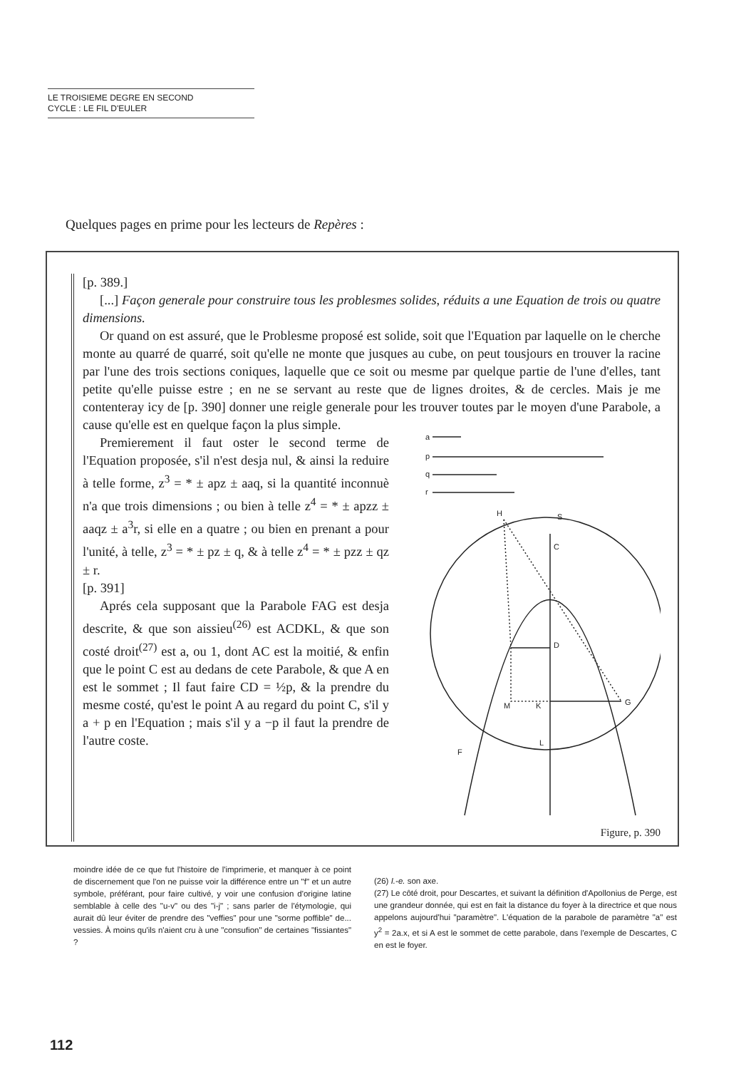LE TROISIEME DEGRE EN SECOND
CYCLE : LE FIL D'EULER
Quelques pages en prime pour les lecteurs de Repères :
[p. 389.]
[...] Façon generale pour construire tous les problesmes solides, réduits a une Equation de trois ou quatre dimensions.
Or quand on est assuré, que le Problesme proposé est solide, soit que l'Equation par laquelle on le cherche monte au quarré de quarré, soit qu'elle ne monte que jusques au cube, on peut tousjours en trouver la racine par l'une des trois sections coniques, laquelle que ce soit ou mesme par quelque partie de l'une d'elles, tant petite qu'elle puisse estre ; en ne se servant au reste que de lignes droites, & de cercles. Mais je me contenteray icy de [p. 390] donner une reigle generale pour les trouver toutes par le moyen d'une Parabole, a cause qu'elle est en quelque façon la plus simple.
Premierement il faut oster le second terme de l'Equation proposée, s'il n'est desja nul, & ainsi la reduire à telle forme, z<sup>3</sup> = * ± apz ± aaq, si la quantité inconnuè n'a que trois dimensions ; ou bien à telle z<sup>4</sup> = * ± apzz ± aaqz ± a<sup>3</sup>r, si elle en a quatre ; ou bien en prenant a pour l'unité, à telle, z<sup>3</sup> = * ± pz ± q, & à telle z<sup>4</sup> = * ± pzz ± qz ± r.
[p. 391]
Aprés cela supposant que la Parabole FAG est desja descrite, & que son aissieu<sup>(26)</sup> est ACDKL, & que son costé droit<sup>(27)</sup> est a, ou 1, dont AC est la moitié, & enfin que le point C est au dedans de cete Parabole, & que A en est le sommet ; Il faut faire CD = ½p, & la prendre du mesme costé, qu'est le point A au regard du point C, s'il y a + p en l'Equation ; mais s'il y a −p il faut la prendre de l'autre coste.
a
p
q
r
H
S
C
D
K
M
G
L
F
Figure, p. 390
moindre idée de ce que fut l'histoire de l'imprimerie, et manquer à ce point de discernement que l'on ne puisse voir la différence entre un "f" et un autre symbole, préférant, pour faire cultivé, y voir une confusion d'origine latine semblable à celle des "u-v" ou des "i-j" ; sans parler de l'étymologie, qui aurait dû leur éviter de prendre des "veffies" pour une "sorme poffible" de... vessies. À moins qu'ils n'aient cru à une "consufion" de certaines "fissiantes" ?
(26) I.-e. son axe.
(27) Le côté droit, pour Descartes, et suivant la définition d'Apollonius de Perge, est une grandeur donnée, qui est en fait la distance du foyer à la directrice et que nous appelons aujourd'hui "paramètre". L'équation de la parabole de paramètre "a" est y<sup>2</sup> = 2a.x, et si A est le sommet de cette parabole, dans l'exemple de Descartes, C en est le foyer.
112